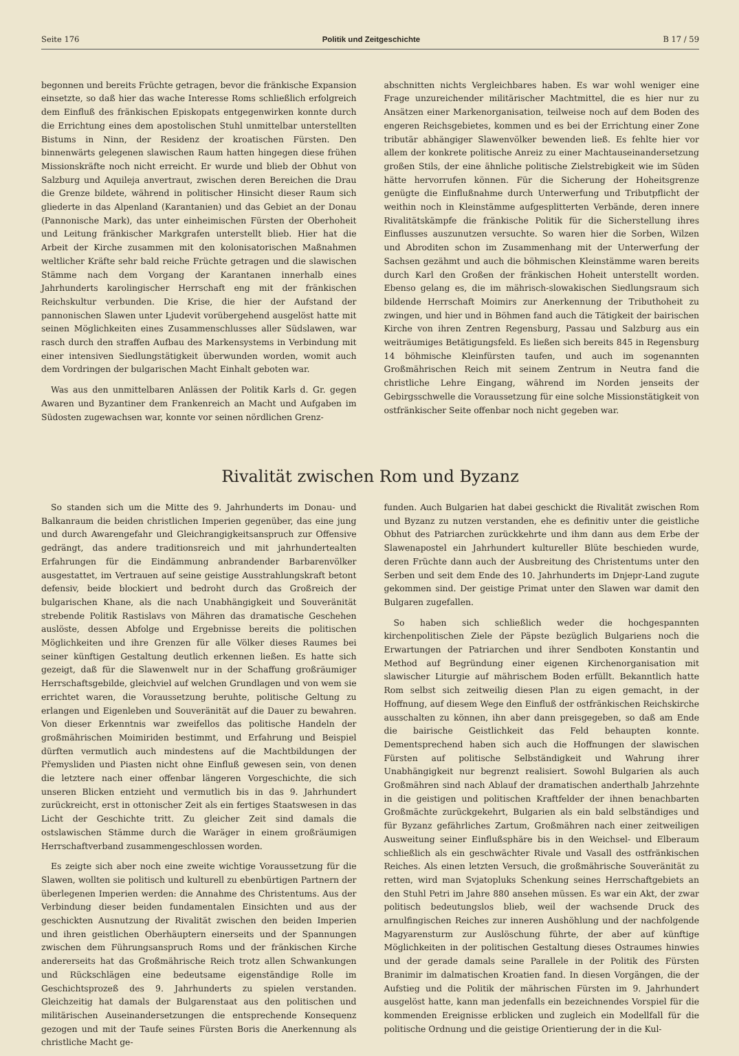Seite 176 Politik und Zeitgeschichte B 17 / 59
begonnen und bereits Früchte getragen, bevor die fränkische Expansion einsetzte, so daß hier das wache Interesse Roms schließlich erfolgreich dem Einfluß des fränkischen Episkopats entgegenwirken konnte durch die Errichtung eines dem apostolischen Stuhl unmittelbar unterstellten Bistums in Ninn, der Residenz der kroatischen Fürsten. Den binnenwärts gelegenen slawischen Raum hatten hingegen diese frühen Missionskräfte noch nicht erreicht. Er wurde und blieb der Obhut von Salzburg und Aquileja anvertraut, zwischen deren Bereichen die Drau die Grenze bildete, während in politischer Hinsicht dieser Raum sich gliederte in das Alpenland (Karantanien) und das Gebiet an der Donau (Pannonische Mark), das unter einheimischen Fürsten der Oberhoheit und Leitung fränkischer Markgrafen unterstellt blieb. Hier hat die Arbeit der Kirche zusammen mit den kolonisatorischen Maßnahmen weltlicher Kräfte sehr bald reiche Früchte getragen und die slawischen Stämme nach dem Vorgang der Karantanen innerhalb eines Jahrhunderts karolingischer Herrschaft eng mit der fränkischen Reichskultur verbunden. Die Krise, die hier der Aufstand der pannonischen Slawen unter Ljudevit vorübergehend ausgelöst hatte mit seinen Möglichkeiten eines Zusammenschlusses aller Südslawen, war rasch durch den straffen Aufbau des Markensystems in Verbindung mit einer intensiven Siedlungstätigkeit überwunden worden, womit auch dem Vordringen der bulgarischen Macht Einhalt geboten war.
Was aus den unmittelbaren Anlässen der Politik Karls d. Gr. gegen Awaren und Byzantiner dem Frankenreich an Macht und Aufgaben im Südosten zugewachsen war, konnte vor seinen nördlichen Grenz-
abschnitten nichts Vergleichbares haben. Es war wohl weniger eine Frage unzureichender militärischer Machtmittel, die es hier nur zu Ansätzen einer Markenorganisation, teilweise noch auf dem Boden des engeren Reichsgebietes, kommen und es bei der Errichtung einer Zone tributär abhängiger Slawenvölker bewenden ließ. Es fehlte hier vor allem der konkrete politische Anreiz zu einer Machtauseinandersetzung großen Stils, der eine ähnliche politische Zielstrebigkeit wie im Süden hätte hervorrufen können. Für die Sicherung der Hoheitsgrenze genügte die Einflußnahme durch Unterwerfung und Tributpflicht der weithin noch in Kleinstämme aufgesplitterten Verbände, deren innere Rivalitätskämpfe die fränkische Politik für die Sicherstellung ihres Einflusses auszunutzen versuchte. So waren hier die Sorben, Wilzen und Abroditen schon im Zusammenhang mit der Unterwerfung der Sachsen gezähmt und auch die böhmischen Kleinstämme waren bereits durch Karl den Großen der fränkischen Hoheit unterstellt worden. Ebenso gelang es, die im mährisch-slowakischen Siedlungsraum sich bildende Herrschaft Moimirs zur Anerkennung der Tributhoheit zu zwingen, und hier und in Böhmen fand auch die Tätigkeit der bairischen Kirche von ihren Zentren Regensburg, Passau und Salzburg aus ein weiträumiges Betätigungsfeld. Es ließen sich bereits 845 in Regensburg 14 böhmische Kleinfürsten taufen, und auch im sogenannten Großmährischen Reich mit seinem Zentrum in Neutra fand die christliche Lehre Eingang, während im Norden jenseits der Gebirgsschwelle die Voraussetzung für eine solche Missionstätigkeit von ostfränkischer Seite offenbar noch nicht gegeben war.
Rivalität zwischen Rom und Byzanz
So standen sich um die Mitte des 9. Jahrhunderts im Donau- und Balkanraum die beiden christlichen Imperien gegenüber, das eine jung und durch Awarengefahr und Gleichrangigkeitsanspruch zur Offensive gedrängt, das andere traditionsreich und mit jahrhundertealten Erfahrungen für die Eindämmung anbrandender Barbarenvölker ausgestattet, im Vertrauen auf seine geistige Ausstrahlungskraft betont defensiv, beide blockiert und bedroht durch das Großreich der bulgarischen Khane, als die nach Unabhängigkeit und Souveränität strebende Politik Rastislavs von Mähren das dramatische Geschehen auslöste, dessen Abfolge und Ergebnisse bereits die politischen Möglichkeiten und ihre Grenzen für alle Völker dieses Raumes bei seiner künftigen Gestaltung deutlich erkennen ließen. Es hatte sich gezeigt, daß für die Slawenwelt nur in der Schaffung großräumiger Herrschaftsgebilde, gleichviel auf welchen Grundlagen und von wem sie errichtet waren, die Voraussetzung beruhte, politische Geltung zu erlangen und Eigenleben und Souveränität auf die Dauer zu bewahren. Von dieser Erkenntnis war zweifellos das politische Handeln der großmährischen Moimiriden bestimmt, und Erfahrung und Beispiel dürften vermutlich auch mindestens auf die Machtbildungen der Přemysliden und Piasten nicht ohne Einfluß gewesen sein, von denen die letztere nach einer offenbar längeren Vorgeschichte, die sich unseren Blicken entzieht und vermutlich bis in das 9. Jahrhundert zurückreicht, erst in ottonischer Zeit als ein fertiges Staatswesen in das Licht der Geschichte tritt. Zu gleicher Zeit sind damals die ostslawischen Stämme durch die Waräger in einem großräumigen Herrschaftverband zusammengeschlossen worden.
Es zeigte sich aber noch eine zweite wichtige Voraussetzung für die Slawen, wollten sie politisch und kulturell zu ebenbürtigen Partnern der überlegenen Imperien werden: die Annahme des Christentums. Aus der Verbindung dieser beiden fundamentalen Einsichten und aus der geschickten Ausnutzung der Rivalität zwischen den beiden Imperien und ihren geistlichen Oberhäuptern einerseits und der Spannungen zwischen dem Führungsanspruch Roms und der fränkischen Kirche andererseits hat das Großmährische Reich trotz allen Schwankungen und Rückschlägen eine bedeutsame eigenständige Rolle im Geschichtsprozeß des 9. Jahrhunderts zu spielen verstanden. Gleichzeitig hat damals der Bulgarenstaat aus den politischen und militärischen Auseinandersetzungen die entsprechende Konsequenz gezogen und mit der Taufe seines Fürsten Boris die Anerkennung als christliche Macht ge-
funden. Auch Bulgarien hat dabei geschickt die Rivalität zwischen Rom und Byzanz zu nutzen verstanden, ehe es definitiv unter die geistliche Obhut des Patriarchen zurückkehrte und ihm dann aus dem Erbe der Slawenapostel ein Jahrhundert kultureller Blüte beschieden wurde, deren Früchte dann auch der Ausbreitung des Christentums unter den Serben und seit dem Ende des 10. Jahrhunderts im Dnjepr-Land zugute gekommen sind. Der geistige Primat unter den Slawen war damit den Bulgaren zugefallen.
So haben sich schließlich weder die hochgespannten kirchenpolitischen Ziele der Päpste bezüglich Bulgariens noch die Erwartungen der Patriarchen und ihrer Sendboten Konstantin und Method auf Begründung einer eigenen Kirchenorganisation mit slawischer Liturgie auf mährischem Boden erfüllt. Bekanntlich hatte Rom selbst sich zeitweilig diesen Plan zu eigen gemacht, in der Hoffnung, auf diesem Wege den Einfluß der ostfränkischen Reichskirche ausschalten zu können, ihn aber dann preisgegeben, so daß am Ende die bairische Geistlichkeit das Feld behaupten konnte. Dementsprechend haben sich auch die Hoffnungen der slawischen Fürsten auf politische Selbständigkeit und Wahrung ihrer Unabhängigkeit nur begrenzt realisiert. Sowohl Bulgarien als auch Großmähren sind nach Ablauf der dramatischen anderthalb Jahrzehnte in die geistigen und politischen Kraftfelder der ihnen benachbarten Großmächte zurückgekehrt, Bulgarien als ein bald selbständiges und für Byzanz gefährliches Zartum, Großmähren nach einer zeitweiligen Ausweitung seiner Einflußsphäre bis in den Weichsel- und Elberaum schließlich als ein geschwächter Rivale und Vasall des ostfränkischen Reiches. Als einen letzten Versuch, die großmährische Souveränität zu retten, wird man Svjatopluks Schenkung seines Herrschaftgebiets an den Stuhl Petri im Jahre 880 ansehen müssen. Es war ein Akt, der zwar politisch bedeutungslos blieb, weil der wachsende Druck des arnulfingischen Reiches zur inneren Aushöhlung und der nachfolgende Magyarensturm zur Auslöschung führte, der aber auf künftige Möglichkeiten in der politischen Gestaltung dieses Ostraumes hinwies und der gerade damals seine Parallele in der Politik des Fürsten Branimir im dalmatischen Kroatien fand. In diesen Vorgängen, die der Aufstieg und die Politik der mährischen Fürsten im 9. Jahrhundert ausgelöst hatte, kann man jedenfalls ein bezeichnendes Vorspiel für die kommenden Ereignisse erblicken und zugleich ein Modellfall für die politische Ordnung und die geistige Orientierung der in die Kul-